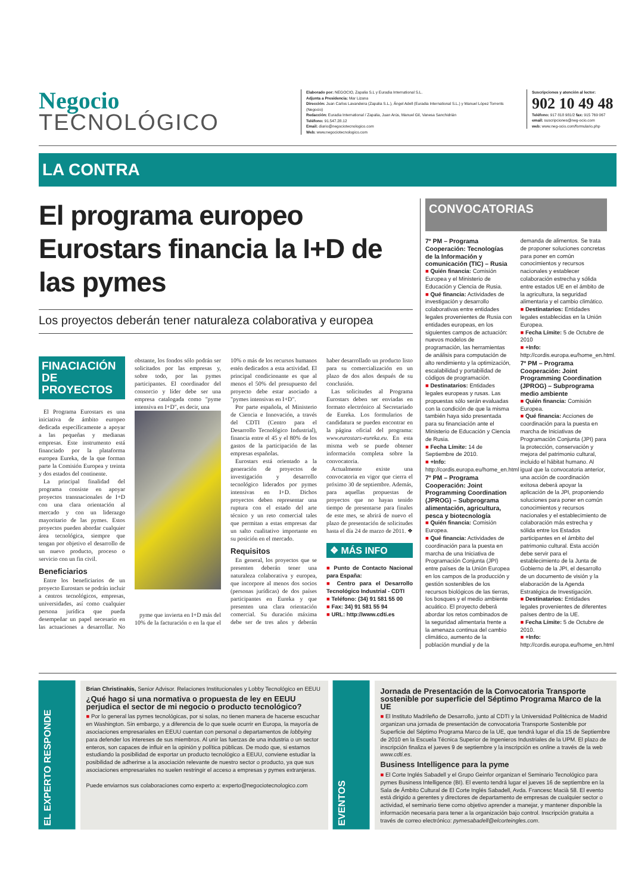Negocio
TECNOLÓGICO
Elaborado por: NEGOCIO, Zapalia S.L y Euradia International S.L.
Adjunta a Presidencia: Mar Lizana
Dirección: Juan Carlos Lavandeira (Zapalia S.L.), Ángel Adell (Euradia International S.L.) y Manuel López Torrents (Negocio)
Redacción: Euradia International / Zapalia, Juan Arús, Manuel Gil, Vanesa Sanchidrián
Teléfono: 91.547.28.12
Email: diario@negociotecnologico.com
Web: www.negociotecnologico.com
Suscripciones y atención al lector:
902 10 49 48
Teléfono: 917 818 981/2 fax: 915 769 067
email: suscripciones@neg-ocio.com
web: www.neg-ocio.com/formulario.php
LA CONTRA
El programa europeo Eurostars financia la I+D de las pymes
Los proyectos deberán tener naturaleza colaborativa y europea
FINACIACIÓN DE PROYECTOS
El Programa Eurostars es una iniciativa de ámbito europeo dedicada específicamente a apoyar a las pequeñas y medianas empresas. Este instrumento está financiado por la plataforma europea Eureka, de la que forman parte la Comisión Europea y treinta y dos estados del continente.
La principal finalidad del programa consiste en apoyar proyectos transnacionales de I+D con una clara orientación al mercado y con un liderazgo mayoritario de las pymes. Estos proyectos pueden abordar cualquier área tecnológica, siempre que tengan por objetivo el desarrollo de un nuevo producto, proceso o servicio con un fin civil.
Beneficiarios
Entre los beneficiarios de un proyecto Eurostars se podrán incluir a centros tecnológicos, empresas, universidades, así como cualquier persona jurídica que pueda desempeñar un papel necesario en las actuaciones a desarrollar. No obstante, los fondos sólo podrán ser solicitados por las empresas y, sobre todo, por las pymes participantes. El coordinador del consorcio y líder debe ser una empresa catalogada como "pyme intensiva en I+D", es decir, una
pyme que invierta en I+D más del 10% de la facturación o en la que el 10% o más de los recursos humanos estén dedicados a esta actividad. El principal condicionante es que al menos el 50% del presupuesto del proyecto debe estar asociado a "pymes intensivas en I+D".
Por parte española, el Ministerio de Ciencia e Innovación, a través del CDTI (Centro para el Desarrollo Tecnológico Industrial), financia entre el 45 y el 80% de los gastos de la participación de las empresas españolas.
Eurostars está orientado a la generación de proyectos de investigación y desarrollo tecnológico liderados por pymes intensivas en I+D. Dichos proyectos deben representar una ruptura con el estado del arte técnico y un reto comercial tales que permitan a estas empresas dar un salto cualitativo importante en su posición en el mercado.
Requisitos
En general, los proyectos que se presenten deberán tener una naturaleza colaborativa y europea, que incorpore al menos dos socios (personas jurídicas) de dos países participantes en Eureka y que presenten una clara orientación comercial. Su duración máxima debe ser de tres años y deberán haber desarrollado un producto listo para su comercialización en un plazo de dos años después de su conclusión.
Las solicitudes al Programa Eurostars deben ser enviadas en formato electrónico al Secretariado de Eureka. Los formularios de candidatura se pueden encontrar en la página oficial del programa: www.eurostars-eureka.eu. En esta misma web se puede obtener información completa sobre la convocatoria.
Actualmente existe una convocatoria en vigor que cierra el próximo 30 de septiembre. Además, para aquellas propuestas de proyectos que no hayan tenido tiempo de presentarse para finales de este mes, se abrirá de nuevo el plazo de presentación de solicitudes hasta el día 24 de marzo de 2011. ❖
❖ MÁS INFO
■ Punto de Contacto Nacional para España:
■ Centro para el Desarrollo Tecnológico Industrial - CDTI
■ Teléfono: (34) 91 581 55 00
■ Fax: 34) 91 581 55 94
■ URL: http://www.cdti.es
CONVOCATORIAS
7º PM – Programa Cooperación: Tecnologías de la Información y comunicación (TIC) – Rusia
■ Quién financia: Comisión Europea y el Ministerio de Educación y Ciencia de Rusia.
■ Qué financia: Actividades de investigación y desarrollo colaborativas entre entidades legales provenientes de Rusia con entidades europeas, en los siguientes campos de actuación: nuevos modelos de programación, las herramientas de análisis para computación de alto rendimiento y la optimización, escalabilidad y portabilidad de códigos de programación.
■ Destinatarios: Entidades legales europeas y rusas. Las propuestas sólo serán evaluadas con la condición de que la misma también haya sido presentada para su financiación ante el Ministerio de Educación y Ciencia de Rusia.
■ Fecha Límite: 14 de Septiembre de 2010.
■ +Info: http://cordis.europa.eu/home_en.html
7º PM – Programa Cooperación: Joint Programming Coordination (JPROG) – Subprograma alimentación, agricultura, pesca y biotecnología
■ Quién financia: Comisión Europea.
■ Qué financia: Actividades de coordinación para la puesta en marcha de una Iniciativa de Programación Conjunta (JPI) entre países de la Unión Europea en los campos de la producción y gestión sostenibles de los recursos biológicos de las tierras, los bosques y el medio ambiente acuático. El proyecto deberá abordar los retos combinados de la seguridad alimentaria frente a la amenaza continua del cambio climático, aumento de la población mundial y de la demanda de alimentos. Se trata de proponer soluciones concretas para poner en común conocimientos y recursos nacionales y establecer colaboración estrecha y sólida entre estados UE en el ámbito de la agricultura, la seguridad alimentaria y el cambio climático.
■ Destinatarios: Entidades legales establecidas en la Unión Europea.
■ Fecha Límite: 5 de Octubre de 2010
■ +Info: http://cordis.europa.eu/home_en.html.
7º PM – Programa Cooperación: Joint Programming Coordination (JPROG) – Subprograma medio ambiente
■ Quién financia: Comisión Europea.
■ Qué financia: Acciones de coordinación para la puesta en marcha de Iniciativas de Programación Conjunta (JPI) para la protección, conservación y mejora del patrimonio cultural, incluido el hábitat humano. Al igual que la convocatoria anterior, una acción de coordinación exitosa deberá apoyar la aplicación de la JPI, proponiendo soluciones para poner en común conocimientos y recursos nacionales y el establecimiento de colaboración más estrecha y sólida entre los Estados participantes en el ámbito del patrimonio cultural. Esta acción debe servir para el establecimiento de la Junta de Gobierno de la JPI, el desarrollo de un documento de visión y la elaboración de la Agenda Estratégica de Investigación.
■ Destinatarios: Entidades legales provenientes de diferentes países dentro de la UE.
■ Fecha Límite: 5 de Octubre de 2010.
■ +Info: http://cordis.europa.eu/home_en.html
EL EXPERTO RESPONDE
Brian Christinakis, Senior Advisor. Relaciones Institucionales y Lobby Tecnológico en EEUU
¿Qué hago si una normativa o propuesta de ley en EEUU perjudica el sector de mi negocio o producto tecnológico?
■ Por lo general las pymes tecnológicas, por si solas, no tienen manera de hacerse escuchar en Washington. Sin embargo, y a diferencia de lo que suele ocurrir en Europa, la mayoría de asociaciones empresariales en EEUU cuentan con personal o departamentos de lobbying para defender los intereses de sus miembros. Al unir las fuerzas de una industria o un sector enteros, son capaces de influir en la opinión y política públicas. De modo que, si estamos estudiando la posibilidad de exportar un producto tecnológico a EEUU, conviene estudiar la posibilidad de adherirse a la asociación relevante de nuestro sector o producto, ya que sus asociaciones empresariales no suelen restringir el acceso a empresas y pymes extranjeras.
Puede enviarnos sus colaboraciones como experto a: experto@negociotecnologico.com
EVENTOS
Jornada de Presentación de la Convocatoria Transporte sostenible por superficie del Séptimo Programa Marco de la UE
■ El Instituto Madrileño de Desarrollo, junto al CDTI y la Universidad Politécnica de Madrid organizan una jornada de presentación de convocatoria Transporte Sostenible por Superficie del Séptimo Programa Marco de la UE, que tendrá lugar el día 15 de Septiembre de 2010 en la Escuela Técnica Superior de Ingenieros Industriales de la UPM. El plazo de inscripción finaliza el jueves 9 de septiembre y la inscripción es online a través de la web www.cdti.es.
Business Intelligence para la pyme
■ El Corte Inglés Sabadell y el Grupo Geinfor organizan el Seminario Tecnológico para pymes Business Intelligence (BI). El evento tendrá lugar el jueves 16 de septiembre en la Sala de Ámbito Cultural de El Corte Inglés Sabadell, Avda. Francesc Macià 58. El evento está dirigido a gerentes y directores de departamento de empresas de cualquier sector o actividad, el seminario tiene como objetivo aprender a manejar, y mantener disponible la información necesaria para tener a la organización bajo control. Inscripción gratuita a través de correo electrónico: pymesabadell@elcorteingles.com.